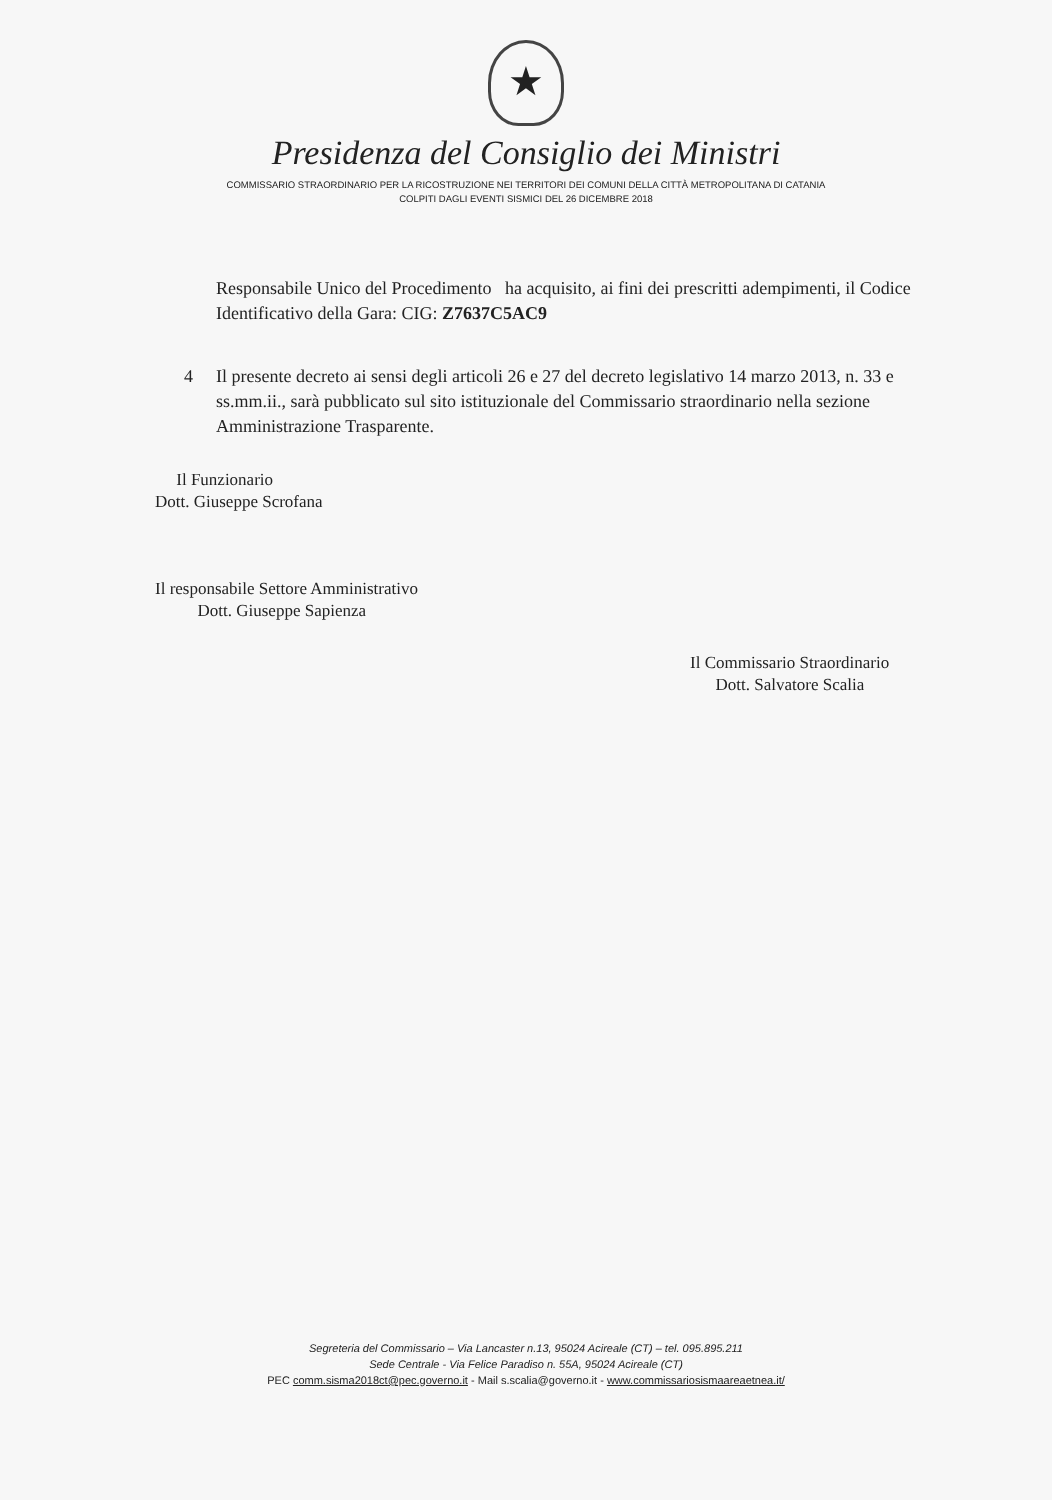★
Presidenza del Consiglio dei Ministri
COMMISSARIO STRAORDINARIO PER LA RICOSTRUZIONE NEI TERRITORI DEI COMUNI DELLA CITTÀ METROPOLITANA DI CATANIA
COLPITI DAGLI EVENTI SISMICI DEL 26 DICEMBRE 2018
Responsabile Unico del Procedimento ha acquisito, ai fini dei prescritti adempimenti, il Codice Identificativo della Gara: CIG: Z7637C5AC9
4 Il presente decreto ai sensi degli articoli 26 e 27 del decreto legislativo 14 marzo 2013, n. 33 e ss.mm.ii., sarà pubblicato sul sito istituzionale del Commissario straordinario nella sezione Amministrazione Trasparente.
Il Funzionario
Dott. Giuseppe Scrofana
Il responsabile Settore Amministrativo
Dott. Giuseppe Sapienza
Il Commissario Straordinario
Dott. Salvatore Scalia
Segreteria del Commissario – Via Lancaster n.13, 95024 Acireale (CT) – tel. 095.895.211
Sede Centrale - Via Felice Paradiso n. 55A, 95024 Acireale (CT)
PEC comm.sisma2018ct@pec.governo.it - Mail s.scalia@governo.it - www.commissariosismaareaetnea.it/